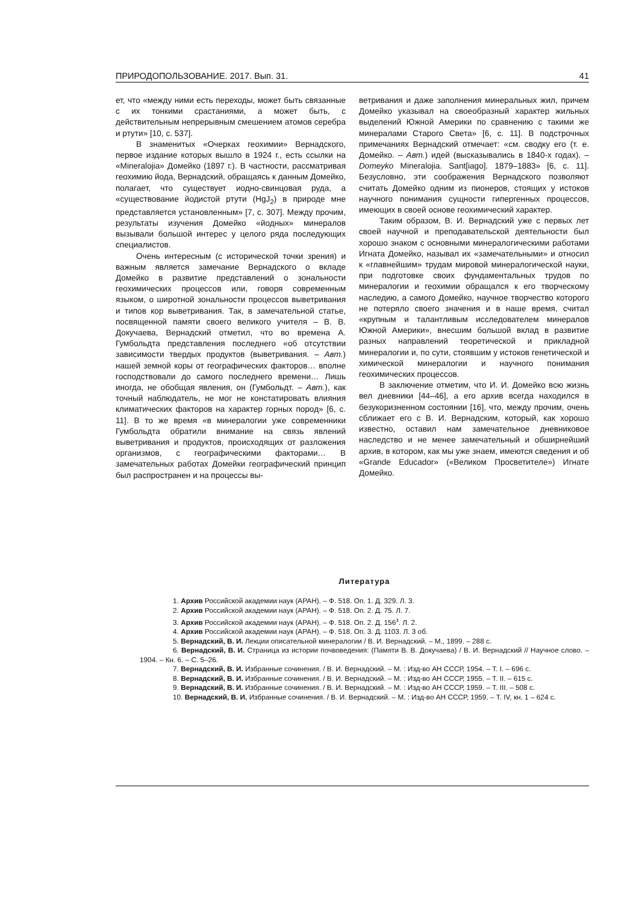ПРИРОДОПОЛЬЗОВАНИЕ. 2017. Вып. 31. 41
ет, что «между ними есть переходы, может быть связанные с их тонкими срастаниями, а может быть, с действительным непрерывным смешением атомов серебра и ртути» [10, с. 537].
В знаменитых «Очерках геохимии» Вернадского, первое издание которых вышло в 1924 г., есть ссылки на «Mineralojia» Домейко (1897 г.). В частности, рассматривая геохимию йода, Вернадский, обращаясь к данным Домейко, полагает, что существует иодно-свинцовая руда, а «существование йодистой ртути (HgJ<sub>2</sub>) в природе мне представляется установленным» [7, с. 307]. Между прочим, результаты изучения Домейко «йодных» минералов вызывали большой интерес у целого ряда последующих специалистов.
Очень интересным (с исторической точки зрения) и важным является замечание Вернадского о вкладе Домейко в развитие представлений о зональности геохимических процессов или, говоря современным языком, о широтной зональности процессов выветривания и типов кор выветривания. Так, в замечательной статье, посвященной памяти своего великого учителя – В. В. Докучаева, Вернадский отметил, что во времена А. Гумбольдта представления последнего «об отсутствии зависимости твердых продуктов (выветривания. – Авт.) нашей земной коры от географических факторов… вполне господствовали до самого последнего времени… Лишь иногда, не обобщая явления, он (Гумбольдт. – Авт.), как точный наблюдатель, не мог не констатировать влияния климатических факторов на характер горных пород» [6, с. 11]. В то же время «в минералогии уже современники Гумбольдта обратили внимание на связь явлений выветривания и продуктов, происходящих от разложения организмов, с географическими факторами… В замечательных работах Домейки географический принцип был распространен и на процессы вы-
ветривания и даже заполнения минеральных жил, причем Домейко указывал на своеобразный характер жильных выделений Южной Америки по сравнению с такими же минералами Старого Света» [6, с. 11]. В подстрочных примечаниях Вернадский отмечает: «см. сводку его (т. е. Домейко. – Авт.) идей (высказывались в 1840-х годах). – Domeyko Mineralojia. Sant[iago]. 1879–1883» [6, с. 11]. Безусловно, эти соображения Вернадского позволяют считать Домейко одним из пионеров, стоящих у истоков научного понимания сущности гипергенных процессов, имеющих в своей основе геохимический характер.
Таким образом, В. И. Вернадский уже с первых лет своей научной и преподавательской деятельности был хорошо знаком с основными минералогическими работами Игната Домейко, называл их «замечательными» и относил к «главнейшим» трудам мировой минералогической науки, при подготовке своих фундаментальных трудов по минералогии и геохимии обращался к его творческому наследию, а самого Домейко, научное творчество которого не потеряло своего значения и в наше время, считал «крупным и талантливым исследователем минералов Южной Америки», внесшим большой вклад в развитие разных направлений теоретической и прикладной минералогии и, по сути, стоявшим у истоков генетической и химической минералогии и научного понимания геохимических процессов.
В заключение отметим, что И. И. Домейко всю жизнь вел дневники [44–46], а его архив всегда находился в безукоризненном состоянии [16], что, между прочим, очень сближает его с В. И. Вернадским, который, как хорошо известно, оставил нам замечательное дневниковое наследство и не менее замечательный и обширнейший архив, в котором, как мы уже знаем, имеются сведения и об «Grande Educador» («Великом Просветителе») Игнате Домейко.
Литература
1. Архив Российской академии наук (АРАН). – Ф. 518. Оп. 1. Д. 329. Л. 3.
2. Архив Российской академии наук (АРАН). – Ф. 518. Оп. 2. Д. 75. Л. 7.
3. Архив Российской академии наук (АРАН). – Ф. 518. Оп. 2. Д. 156<sup>з</sup>. Л. 2.
4. Архив Российской академии наук (АРАН). – Ф. 518. Оп. 3. Д. 1103. Л. 3 об.
5. Вернадский, В. И. Лекции описательной минералогии / В. И. Вернадский. – М., 1899. – 288 с.
6. Вернадский, В. И. Страница из истории почвоведения: (Памяти В. В. Докучаева) / В. И. Вернадский // Научное слово. – 1904. – Кн. 6. – С. 5–26.
7. Вернадский, В. И. Избранные сочинения. / В. И. Вернадский. – М. : Изд-во АН СССР, 1954. – Т. I. – 696 с.
8. Вернадский, В. И. Избранные сочинения. / В. И. Вернадский. – М. : Изд-во АН СССР, 1955. – Т. II. – 615 с.
9. Вернадский, В. И. Избранные сочинения. / В. И. Вернадский. – М. : Изд-во АН СССР, 1959. – Т. III. – 508 с.
10. Вернадский, В. И. Избранные сочинения. / В. И. Вернадский. – М. : Изд-во АН СССР, 1959. – Т. IV, кн. 1 – 624 с.